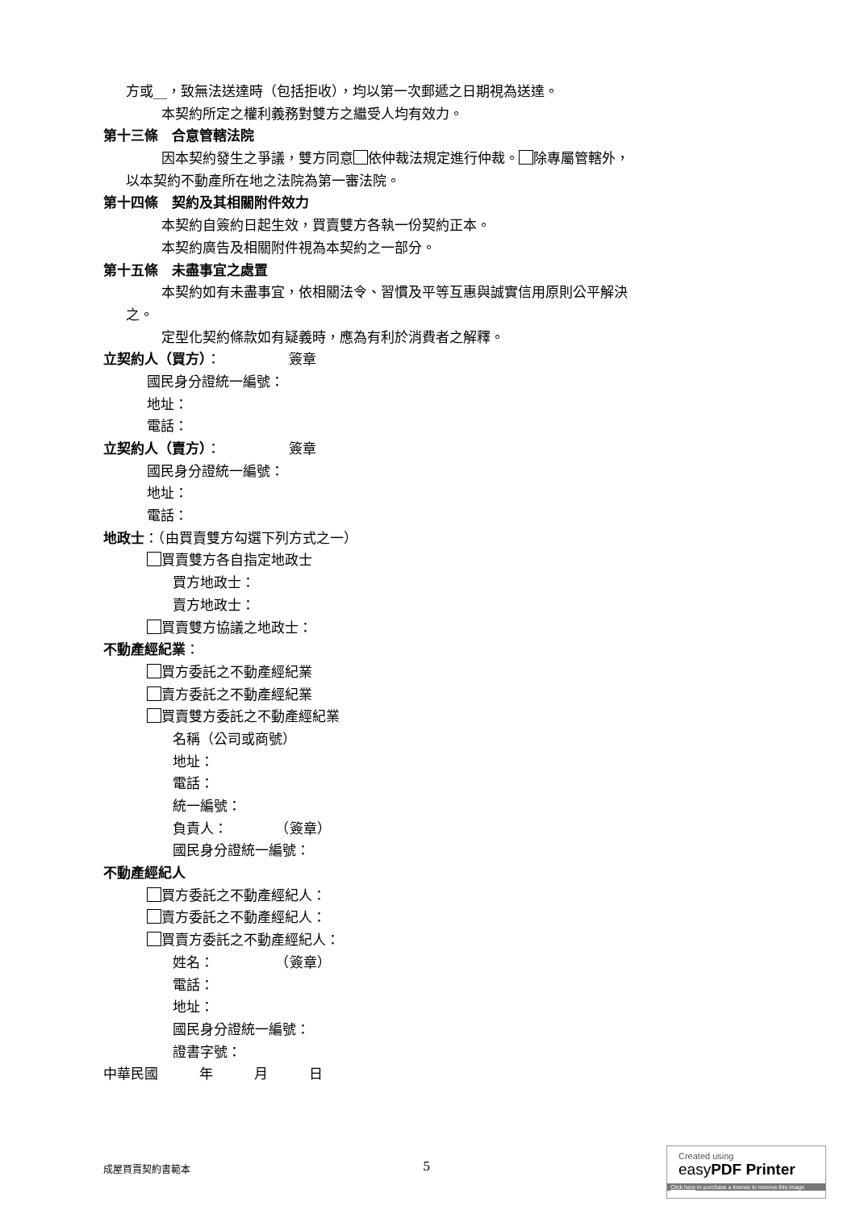方或__，致無法送達時（包括拒收），均以第一次郵遞之日期視為送達。
本契約所定之權利義務對雙方之繼受人均有效力。
第十三條　合意管轄法院
因本契約發生之爭議，雙方同意 依仲裁法規定進行仲裁。 除專屬管轄外，
以本契約不動產所在地之法院為第一審法院。
第十四條　契約及其相關附件效力
本契約自簽約日起生效，買賣雙方各執一份契約正本。
本契約廣告及相關附件視為本契約之一部分。
第十五條　未盡事宜之處置
本契約如有未盡事宜，依相關法令、習慣及平等互惠與誠實信用原則公平解決
之。
定型化契約條款如有疑義時，應為有利於消費者之解釋。
立契約人（買方）：　　　　　簽章
國民身分證統一編號：
地址：
電話：
立契約人（賣方）：　　　　　簽章
國民身分證統一編號：
地址：
電話：
地政士：（由買賣雙方勾選下列方式之一）
買賣雙方各自指定地政士
買方地政士：
賣方地政士：
買賣雙方協議之地政士：
不動產經紀業：
買方委託之不動產經紀業
賣方委託之不動產經紀業
買賣雙方委託之不動產經紀業
名稱（公司或商號）
地址：
電話：
統一編號：
負責人：　　　　（簽章）
國民身分證統一編號：
不動產經紀人
買方委託之不動產經紀人：
賣方委託之不動產經紀人：
買賣方委託之不動產經紀人：
姓名：　　　　　（簽章）
電話：
地址：
國民身分證統一編號：
證書字號：
中華民國　　　年　　　月　　　日
成屋買賣契約書範本 5
Created using
easyPDF Printer
Click here to purchase a license to remove this image